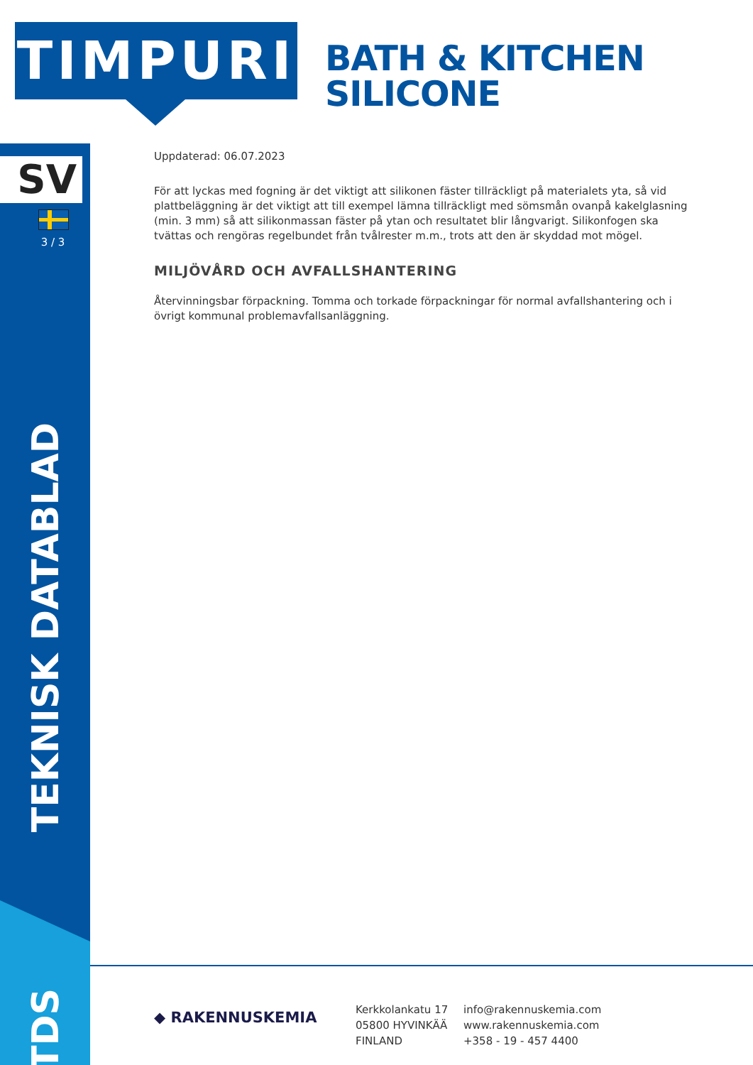TIMPURI
BATH & KITCHEN
SILICONE
SV
3 / 3
TEKNISK DATABLAD
TDS
Uppdaterad: 06.07.2023
För att lyckas med fogning är det viktigt att silikonen fäster tillräckligt på materialets yta, så vid plattbeläggning är det viktigt att till exempel lämna tillräckligt med sömsmån ovanpå kakelglasning (min. 3 mm) så att silikonmassan fäster på ytan och resultatet blir långvarigt. Silikonfogen ska tvättas och rengöras regelbundet från tvålrester m.m., trots att den är skyddad mot mögel.
MILJÖVÅRD OCH AVFALLSHANTERING
Återvinningsbar förpackning. Tomma och torkade förpackningar för normal avfallshantering och i övrigt kommunal problemavfallsanläggning.
◆ RAKENNUSKEMIA
Kerkkolankatu 17
05800 HYVINKÄÄ
FINLAND
info@rakennuskemia.com
www.rakennuskemia.com
+358 - 19 - 457 4400